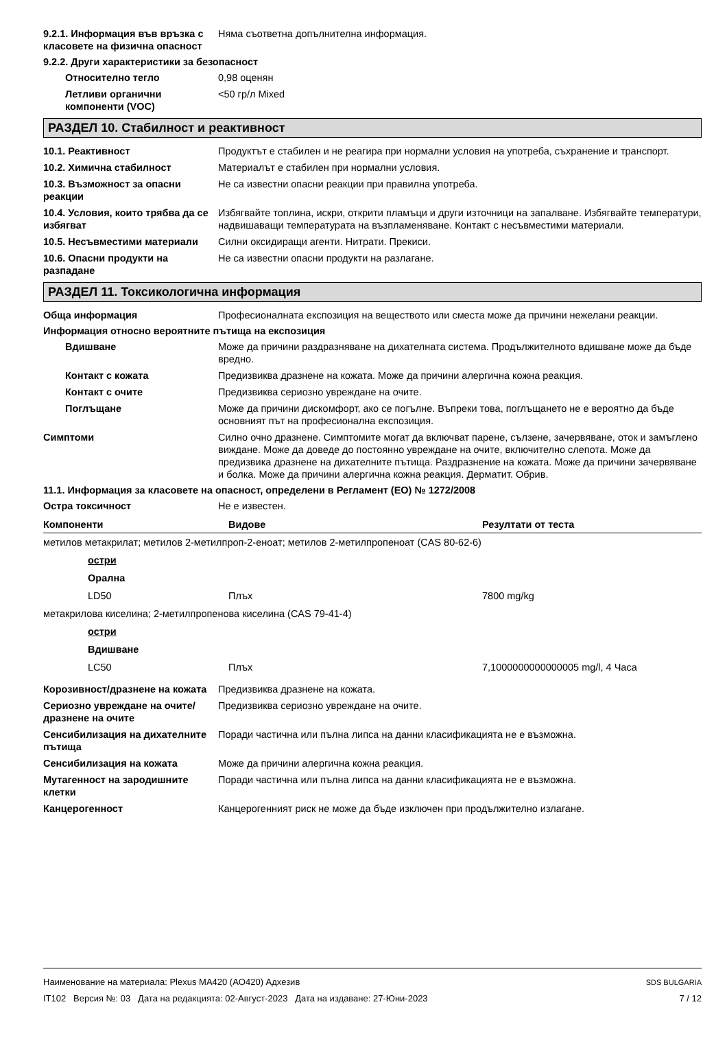9.2.1. Информация във връзка с класовете на физична опасност
Няма съответна допълнителна информация.
9.2.2. Други характеристики за безопасност
Относително тегло 0,98 оценян
Летливи органични компоненти (VOC)
<50 гр/л Mixed
РАЗДЕЛ 10. Стабилност и реактивност
10.1. Реактивност Продуктът е стабилен и не реагира при нормални условия на употреба, съхранение и транспорт.
10.2. Химична стабилност Материалът е стабилен при нормални условия.
10.3. Възможност за опасни реакции
Не са известни опасни реакции при правилна употреба.
10.4. Условия, които трябва да се избягват
Избягвайте топлина, искри, открити пламъци и други източници на запалване. Избягвайте температури, надвишаващи температурата на възпламеняване. Контакт с несъвместими материали.
10.5. Несъвместими материали Силни оксидиращи агенти. Нитрати. Прекиси.
10.6. Опасни продукти на разпадане
Не са известни опасни продукти на разлагане.
РАЗДЕЛ 11. Токсикологична информация
Обща информация Професионалната експозиция на веществото или сместа може да причини нежелани реакции.
Информация относно вероятните пътища на експозиция
Вдишване Може да причини раздразняване на дихателната система. Продължителното вдишване може да бъде вредно.
Контакт с кожата Предизвиква дразнене на кожата. Може да причини алергична кожна реакция.
Контакт с очите Предизвиква сериозно увреждане на очите.
Поглъщане Може да причини дискомфорт, ако се погълне. Въпреки това, поглъщането не е вероятно да бъде основният път на професионална експозиция.
Симптоми Силно очно дразнене. Симптомите могат да включват парене, сълзене, зачервяване, оток и замъглено виждане. Може да доведе до постоянно увреждане на очите, включително слепота. Може да предизвика дразнене на дихателните пътища. Раздразнение на кожата. Може да причини зачервяване и болка. Може да причини алергична кожна реакция. Дерматит. Обрив.
11.1. Информация за класовете на опасност, определени в Регламент (ЕО) № 1272/2008
Остра токсичност Не е известен.
| Компоненти | Видове | Резултати от теста |
| --- | --- | --- |
| метилов метакрилат; метилов 2-метилпроп-2-еноат; метилов 2-метилпропеноат (CAS 80-62-6) | | |
| остри | | |
| Орална | | |
| LD50 | Плъх | 7800 mg/kg |
| метакрилова киселина; 2-метилпропенова киселина (CAS 79-41-4) | | |
| остри | | |
| Вдишване | | |
| LC50 | Плъх | 7,1000000000000005 mg/l, 4 Часа |
Корозивност/дразнене на кожата
Предизвиква дразнене на кожата.
Сериозно увреждане на очите/дразнене на очите
Предизвиква сериозно увреждане на очите.
Сенсибилизация на дихателните пътища
Поради частична или пълна липса на данни класификацията не е възможна.
Сенсибилизация на кожата Може да причини алергична кожна реакция.
Мутагенност на зародишните клетки
Поради частична или пълна липса на данни класификацията не е възможна.
Канцерогенност Канцерогенният риск не може да бъде изключен при продължително излагане.
Наименование на материала: Plexus MA420 (AO420) Адхезив
IT102 Версия №: 03 Дата на редакцията: 02-Август-2023 Дата на издаване: 27-Юни-2023
SDS BULGARIA
7 / 12